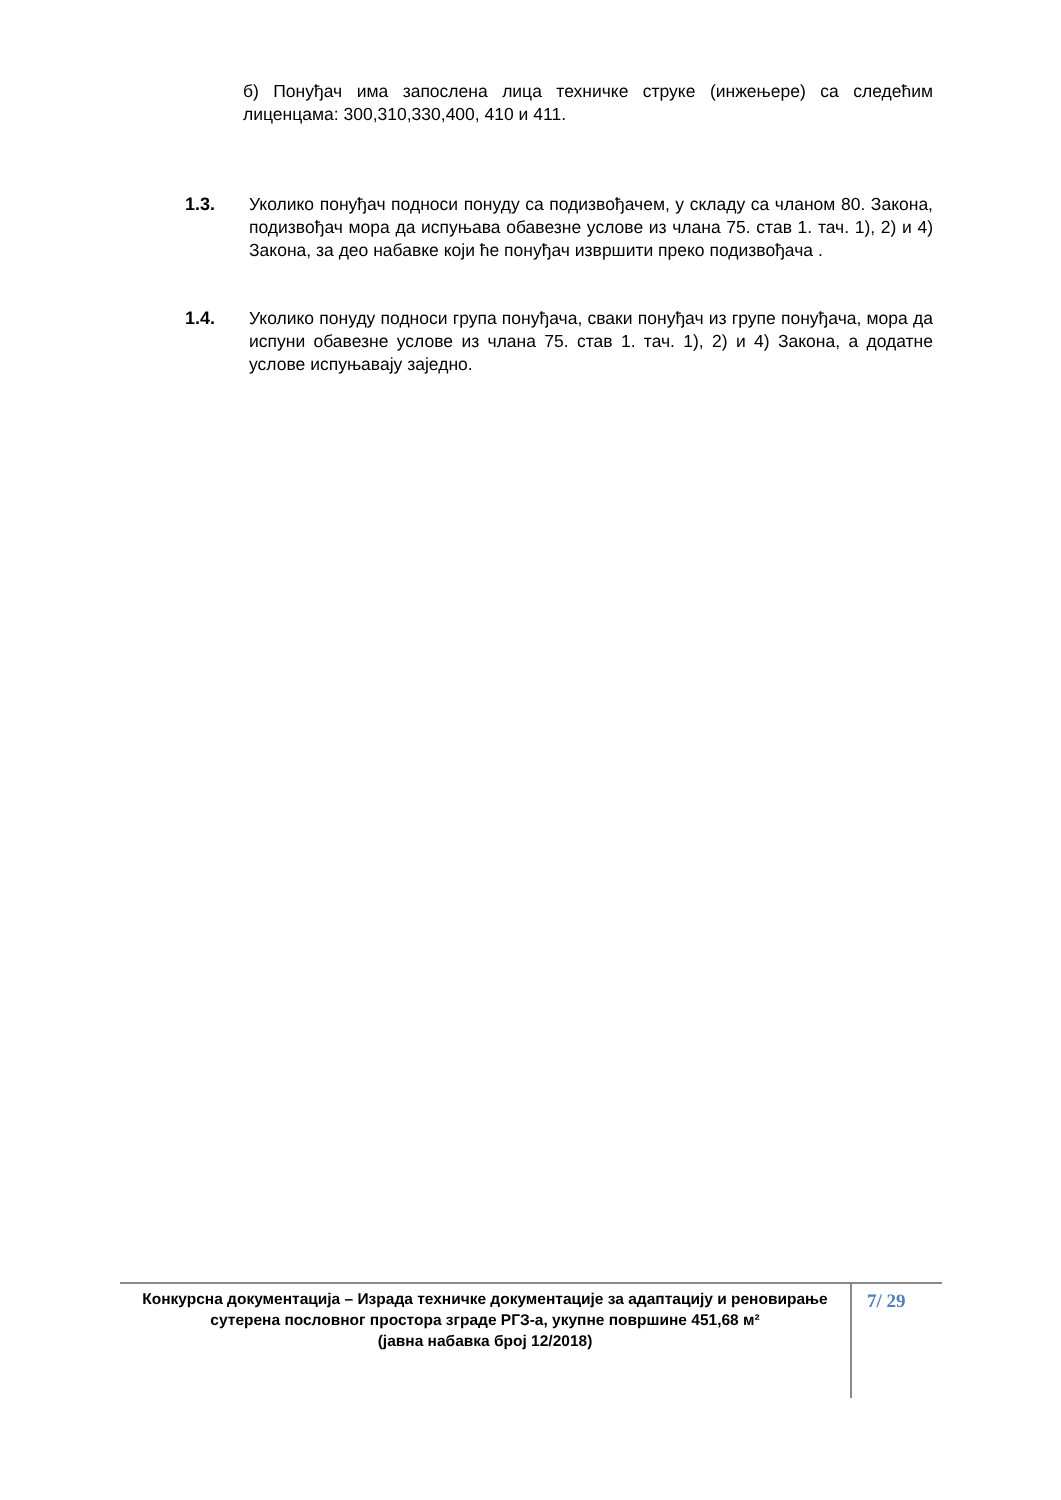б) Понуђач има запослена лица техничке струке (инжењере) са следећим лиценцама: 300,310,330,400, 410 и 411.
1.3. Уколико понуђач подноси понуду са подизвођачем, у складу са чланом 80. Закона, подизвођач мора да испуњава обавезне услове из члана 75. став 1. тач. 1), 2) и 4) Закона, за део набавке који ће понуђач извршити преко подизвођача .
1.4. Уколико понуду подноси група понуђача, сваки понуђач из групе понуђача, мора да испуни обавезне услове из члана 75. став 1. тач. 1), 2) и 4) Закона, а додатне услове испуњавају заједно.
Конкурсна документација – Израда техничке документације за адаптацију и реновирање сутерена пословног простора зграде РГЗ-а, укупне површине 451,68 м²
(јавна набавка број 12/2018)
7/ 29